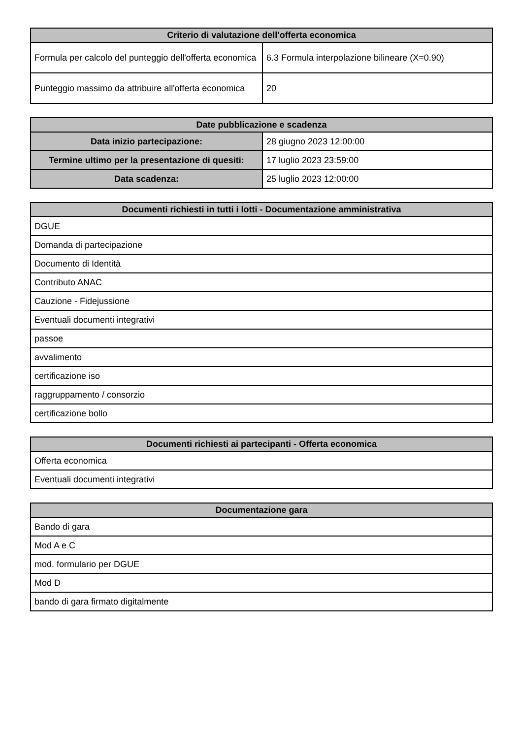| Criterio di valutazione dell'offerta economica | |
| --- | --- |
| Formula per calcolo del punteggio dell'offerta economica | 6.3 Formula interpolazione bilineare (X=0.90) |
| Punteggio massimo da attribuire all'offerta economica | 20 |
| Date pubblicazione e scadenza | |
| --- | --- |
| Data inizio partecipazione: | 28 giugno 2023 12:00:00 |
| Termine ultimo per la presentazione di quesiti: | 17 luglio 2023 23:59:00 |
| Data scadenza: | 25 luglio 2023 12:00:00 |
| Documenti richiesti in tutti i lotti - Documentazione amministrativa |
| --- |
| DGUE |
| Domanda di partecipazione |
| Documento di Identità |
| Contributo ANAC |
| Cauzione - Fidejussione |
| Eventuali documenti integrativi |
| passoe |
| avvalimento |
| certificazione iso |
| raggruppamento / consorzio |
| certificazione bollo |
| Documenti richiesti ai partecipanti - Offerta economica |
| --- |
| Offerta economica |
| Eventuali documenti integrativi |
| Documentazione gara |
| --- |
| Bando di gara |
| Mod A e C |
| mod. formulario per DGUE |
| Mod D |
| bando di gara firmato digitalmente |